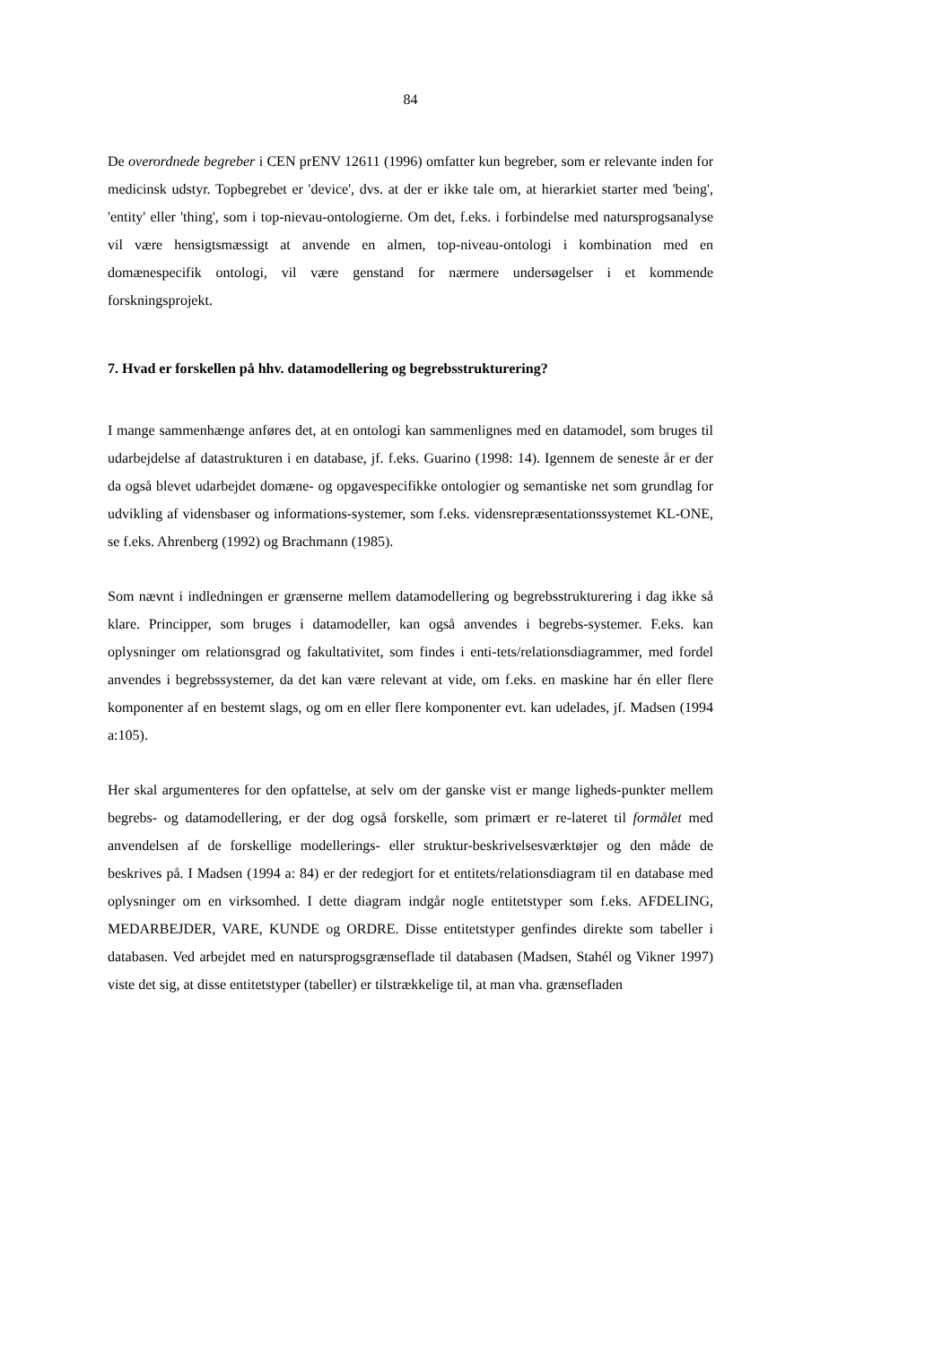84
De overordnede begreber i CEN prENV 12611 (1996) omfatter kun begreber, som er relevante inden for medicinsk udstyr. Topbegrebet er 'device', dvs. at der er ikke tale om, at hierarkiet starter med 'being', 'entity' eller 'thing', som i top-nievau-ontologierne. Om det, f.eks. i forbindelse med natursprogsanalyse vil være hensigtsmæssigt at anvende en almen, top-niveau-ontologi i kombination med en domænespecifik ontologi, vil være genstand for nærmere undersøgelser i et kommende forskningsprojekt.
7. Hvad er forskellen på hhv. datamodellering og begrebsstrukturering?
I mange sammenhænge anføres det, at en ontologi kan sammenlignes med en datamodel, som bruges til udarbejdelse af datastrukturen i en database, jf. f.eks. Guarino (1998: 14). Igennem de seneste år er der da også blevet udarbejdet domæne- og opgavespecifikke ontologier og semantiske net som grundlag for udvikling af vidensbaser og informations-systemer, som f.eks. vidensrepræsentationssystemet KL-ONE, se f.eks. Ahrenberg (1992) og Brachmann (1985).
Som nævnt i indledningen er grænserne mellem datamodellering og begrebsstrukturering i dag ikke så klare. Principper, som bruges i datamodeller, kan også anvendes i begrebs-systemer. F.eks. kan oplysninger om relationsgrad og fakultativitet, som findes i enti-tets/relationsdiagrammer, med fordel anvendes i begrebssystemer, da det kan være relevant at vide, om f.eks. en maskine har én eller flere komponenter af en bestemt slags, og om en eller flere komponenter evt. kan udelades, jf. Madsen (1994 a:105).
Her skal argumenteres for den opfattelse, at selv om der ganske vist er mange ligheds-punkter mellem begrebs- og datamodellering, er der dog også forskelle, som primært er re-lateret til formålet med anvendelsen af de forskellige modellerings- eller struktur-beskrivelsesværktøjer og den måde de beskrives på. I Madsen (1994 a: 84) er der redegjort for et entitets/relationsdiagram til en database med oplysninger om en virksomhed. I dette diagram indgår nogle entitetstyper som f.eks. AFDELING, MEDARBEJDER, VARE, KUNDE og ORDRE. Disse entitetstyper genfindes direkte som tabeller i databasen. Ved arbejdet med en natursprogsgrænseflade til databasen (Madsen, Stahél og Vikner 1997) viste det sig, at disse entitetstyper (tabeller) er tilstrækkelige til, at man vha. grænsefladen